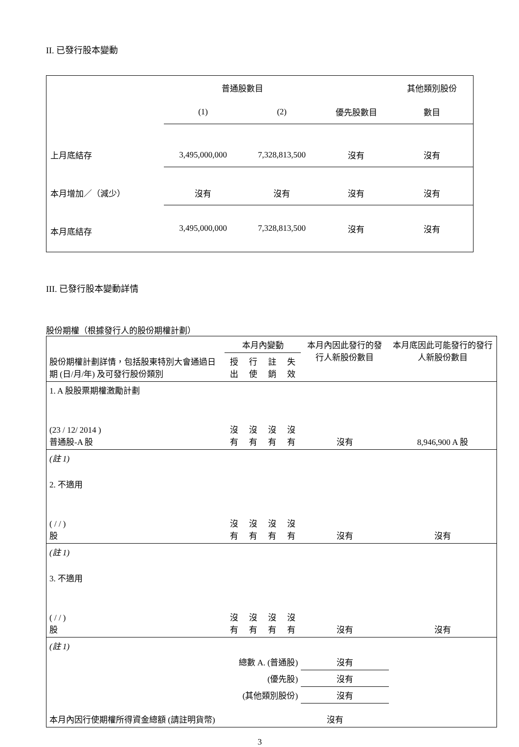II. 已發行股本變動
| | 普通股數目 | | | 其他類別股份 |
| | (1) | (2) | 優先股數目 | 數目 |
| 上月底結存 | 3,495,000,000 | 7,328,813,500 | 沒有 | 沒有 |
| 本月增加／（減少） | 沒有 | 沒有 | 沒有 | 沒有 |
| 本月底結存 | 3,495,000,000 | 7,328,813,500 | 沒有 | 沒有 |
III. 已發行股本變動詳情
股份期權（根據發行人的股份期權計劃）
| 股份期權計劃詳情，包括股東特別大會通過日期 (日/月/年) 及可發行股份類別 | 本月內變動 | | | | 本月內因此發行的發行人新股份數目 | 本月底因此可能發行的發行人新股份數目 |
| | 授出 | 行使 | 註銷 | 失效 | | |
| 1. A 股股票期權激勵計劃 (23 / 12/ 2014 ) 普通股-A 股 | 沒有 | 沒有 | 沒有 | 沒有 | 沒有 | 8,946,900 A 股 |
| (註 1) | | | | | | |
| 2. 不適用 ( / / ) 股 | 沒有 | 沒有 | 沒有 | 沒有 | 沒有 | 沒有 |
| (註 1) | | | | | | |
| 3. 不適用 ( / / ) 股 | 沒有 | 沒有 | 沒有 | 沒有 | 沒有 | 沒有 |
| (註 1) | | | | | | |
| 總數 A. (普通股) | | | | | 沒有 | |
| (優先股) | | | | | 沒有 | |
| (其他類別股份) | | | | | 沒有 | |
| 本月內因行使期權所得資金總額 (請註明貨幣) | | | | 沒有 | | |
3